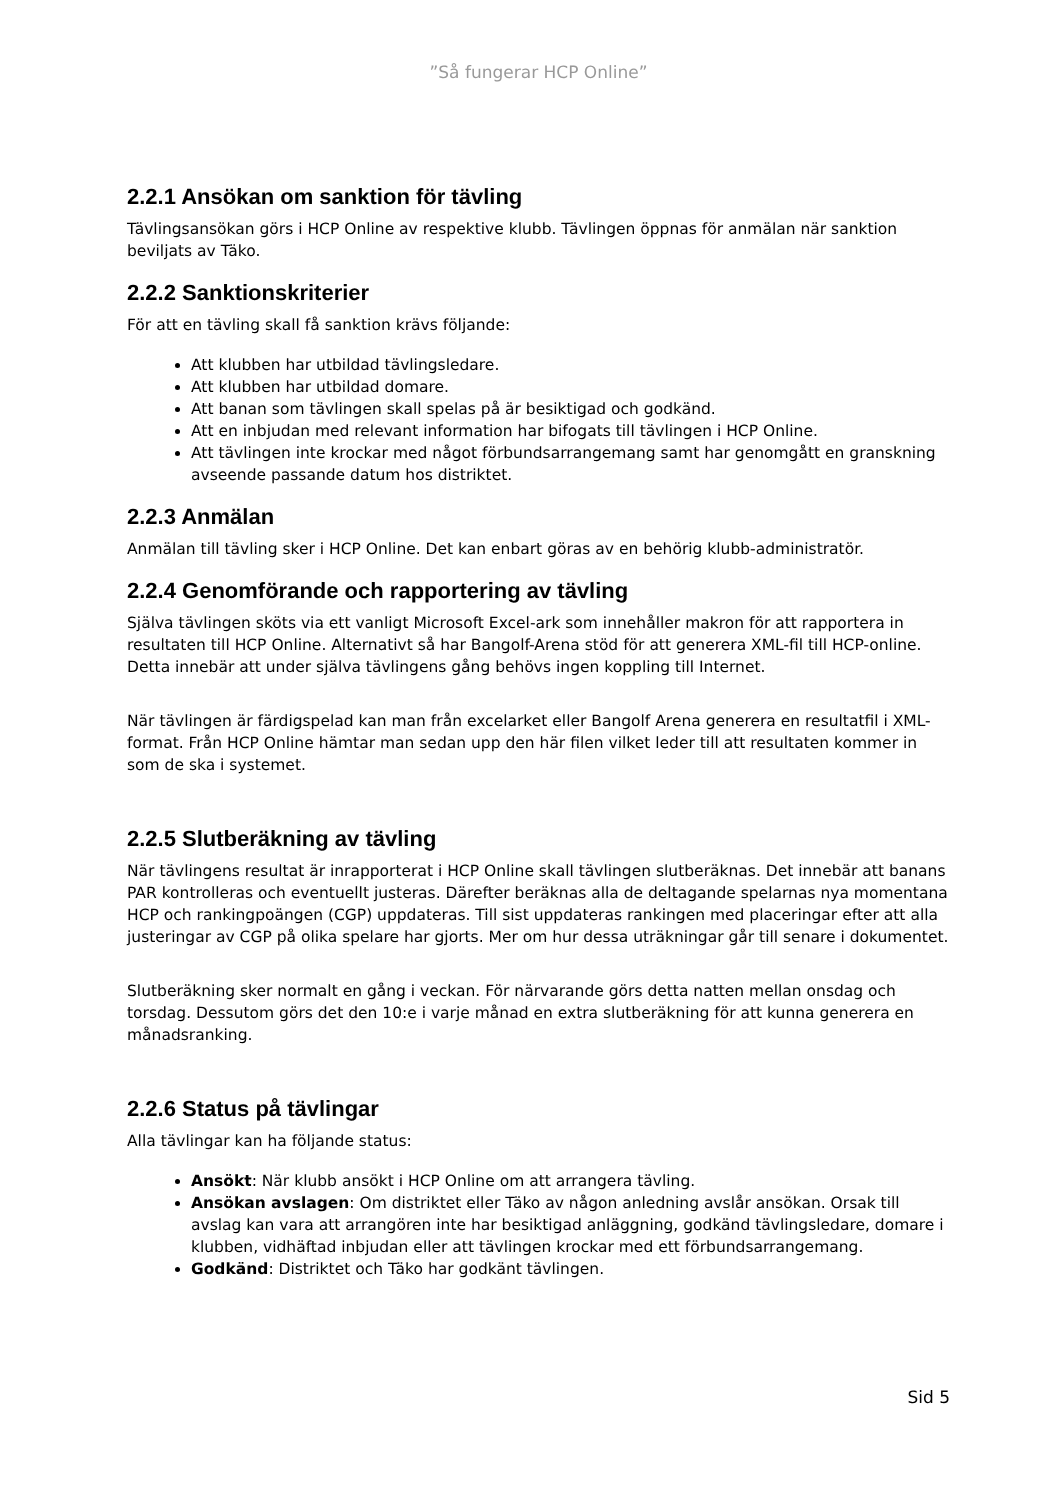”Så fungerar HCP Online”
2.2.1 Ansökan om sanktion för tävling
Tävlingsansökan görs i HCP Online av respektive klubb. Tävlingen öppnas för anmälan när sanktion beviljats av Täko.
2.2.2 Sanktionskriterier
För att en tävling skall få sanktion krävs följande:
Att klubben har utbildad tävlingsledare.
Att klubben har utbildad domare.
Att banan som tävlingen skall spelas på är besiktigad och godkänd.
Att en inbjudan med relevant information har bifogats till tävlingen i HCP Online.
Att tävlingen inte krockar med något förbundsarrangemang samt har genomgått en granskning avseende passande datum hos distriktet.
2.2.3 Anmälan
Anmälan till tävling sker i HCP Online. Det kan enbart göras av en behörig klubb-administratör.
2.2.4 Genomförande och rapportering av tävling
Själva tävlingen sköts via ett vanligt Microsoft Excel-ark som innehåller makron för att rapportera in resultaten till HCP Online. Alternativt så har Bangolf-Arena stöd för att generera XML-fil till HCP-online. Detta innebär att under själva tävlingens gång behövs ingen koppling till Internet.
När tävlingen är färdigspelad kan man från excelarket eller Bangolf Arena generera en resultatfil i XML-format. Från HCP Online hämtar man sedan upp den här filen vilket leder till att resultaten kommer in som de ska i systemet.
2.2.5 Slutberäkning av tävling
När tävlingens resultat är inrapporterat i HCP Online skall tävlingen slutberäknas. Det innebär att banans PAR kontrolleras och eventuellt justeras. Därefter beräknas alla de deltagande spelarnas nya momentana HCP och rankingpoängen (CGP) uppdateras. Till sist uppdateras rankingen med placeringar efter att alla justeringar av CGP på olika spelare har gjorts. Mer om hur dessa uträkningar går till senare i dokumentet.
Slutberäkning sker normalt en gång i veckan. För närvarande görs detta natten mellan onsdag och torsdag. Dessutom görs det den 10:e i varje månad en extra slutberäkning för att kunna generera en månadsranking.
2.2.6 Status på tävlingar
Alla tävlingar kan ha följande status:
Ansökt: När klubb ansökt i HCP Online om att arrangera tävling.
Ansökan avslagen: Om distriktet eller Täko av någon anledning avslår ansökan. Orsak till avslag kan vara att arrangören inte har besiktigad anläggning, godkänd tävlingsledare, domare i klubben, vidhäftad inbjudan eller att tävlingen krockar med ett förbundsarrangemang.
Godkänd: Distriktet och Täko har godkänt tävlingen.
Sid 5